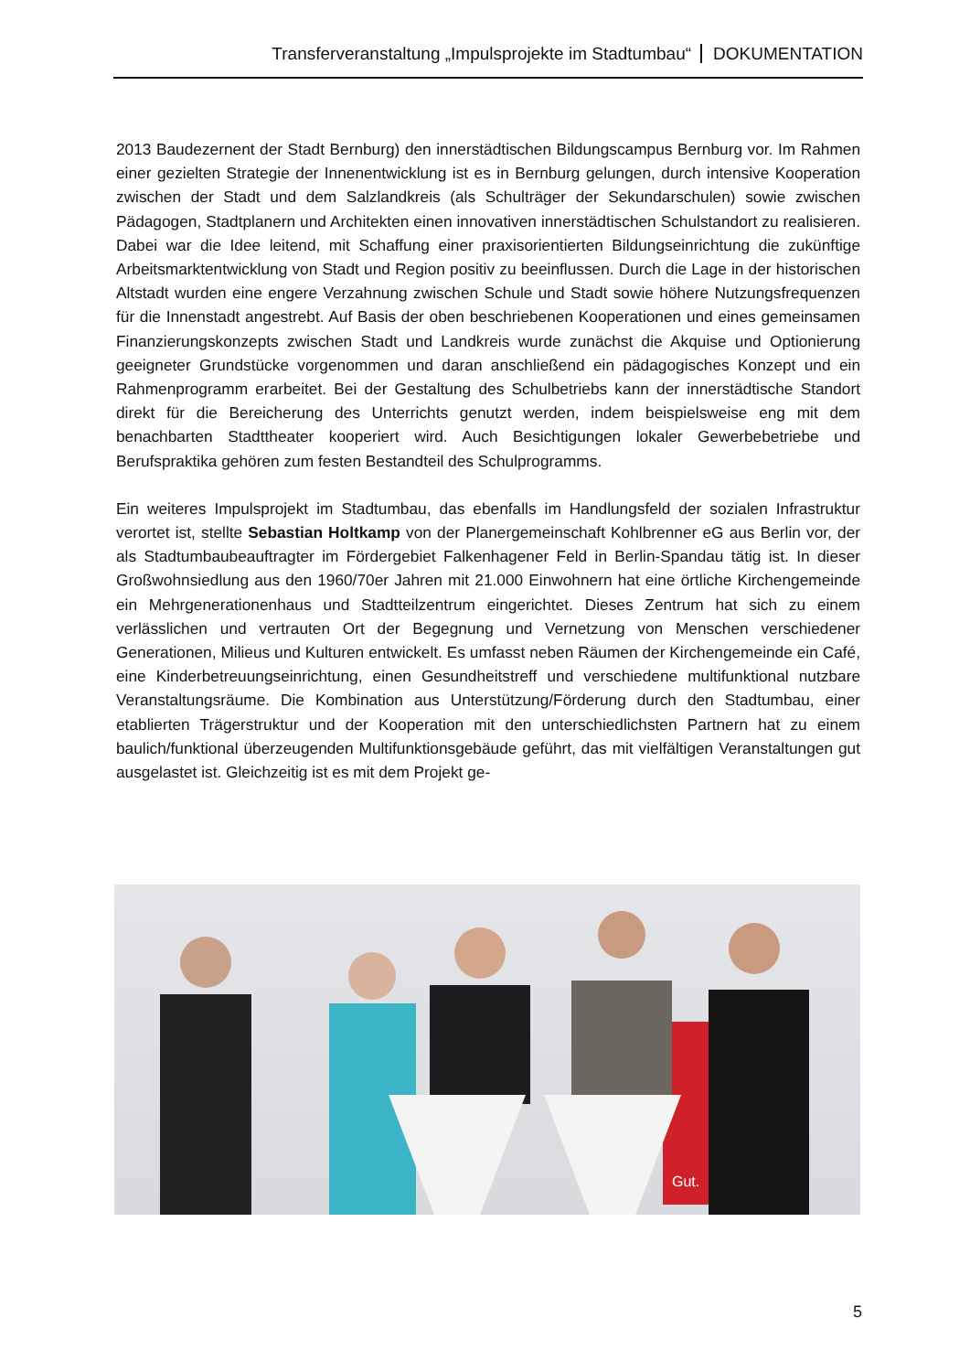Transferveranstaltung „Impulsprojekte im Stadtumbau“DOKUMENTATION
2013 Baudezernent der Stadt Bernburg) den innerstädtischen Bildungscampus Bernburg vor. Im Rahmen einer gezielten Strategie der Innenentwicklung ist es in Bernburg gelungen, durch intensive Kooperation zwischen der Stadt und dem Salzlandkreis (als Schulträger der Sekundarschulen) sowie zwischen Pädagogen, Stadtplanern und Architekten einen innovativen innerstädtischen Schulstandort zu realisieren. Dabei war die Idee leitend, mit Schaffung einer praxisorientierten Bildungseinrichtung die zukünftige Arbeitsmarktentwicklung von Stadt und Region positiv zu beeinflussen. Durch die Lage in der historischen Altstadt wurden eine engere Verzahnung zwischen Schule und Stadt sowie höhere Nutzungsfrequenzen für die Innenstadt angestrebt. Auf Basis der oben beschriebenen Kooperationen und eines gemeinsamen Finanzierungskonzepts zwischen Stadt und Landkreis wurde zunächst die Akquise und Optionierung geeigneter Grundstücke vorgenommen und daran anschließend ein pädagogisches Konzept und ein Rahmenprogramm erarbeitet. Bei der Gestaltung des Schulbetriebs kann der innerstädtische Standort direkt für die Bereicherung des Unterrichts genutzt werden, indem beispielsweise eng mit dem benachbarten Stadttheater kooperiert wird. Auch Besichtigungen lokaler Gewerbebetriebe und Berufspraktika gehören zum festen Bestandteil des Schulprogramms.
Ein weiteres Impulsprojekt im Stadtumbau, das ebenfalls im Handlungsfeld der sozialen Infrastruktur verortet ist, stellte Sebastian Holtkamp von der Planergemeinschaft Kohlbrenner eG aus Berlin vor, der als Stadtumbaubeauftragter im Fördergebiet Falkenhagener Feld in Berlin-Spandau tätig ist. In dieser Großwohnsiedlung aus den 1960/70er Jahren mit 21.000 Einwohnern hat eine örtliche Kirchengemeinde ein Mehrgenerationenhaus und Stadtteilzentrum eingerichtet. Dieses Zentrum hat sich zu einem verlässlichen und vertrauten Ort der Begegnung und Vernetzung von Menschen verschiedener Generationen, Milieus und Kulturen entwickelt. Es umfasst neben Räumen der Kirchengemeinde ein Café, eine Kinderbetreuungseinrichtung, einen Gesundheitstreff und verschiedene multifunktional nutzbare Veranstaltungsräume. Die Kombination aus Unterstützung/Förderung durch den Stadtumbau, einer etablierten Trägerstruktur und der Kooperation mit den unterschiedlichsten Partnern hat zu einem baulich/funktional überzeugenden Multifunktionsgebäude geführt, das mit vielfältigen Veranstaltungen gut ausgelastet ist. Gleichzeitig ist es mit dem Projekt ge-
Gut.
5